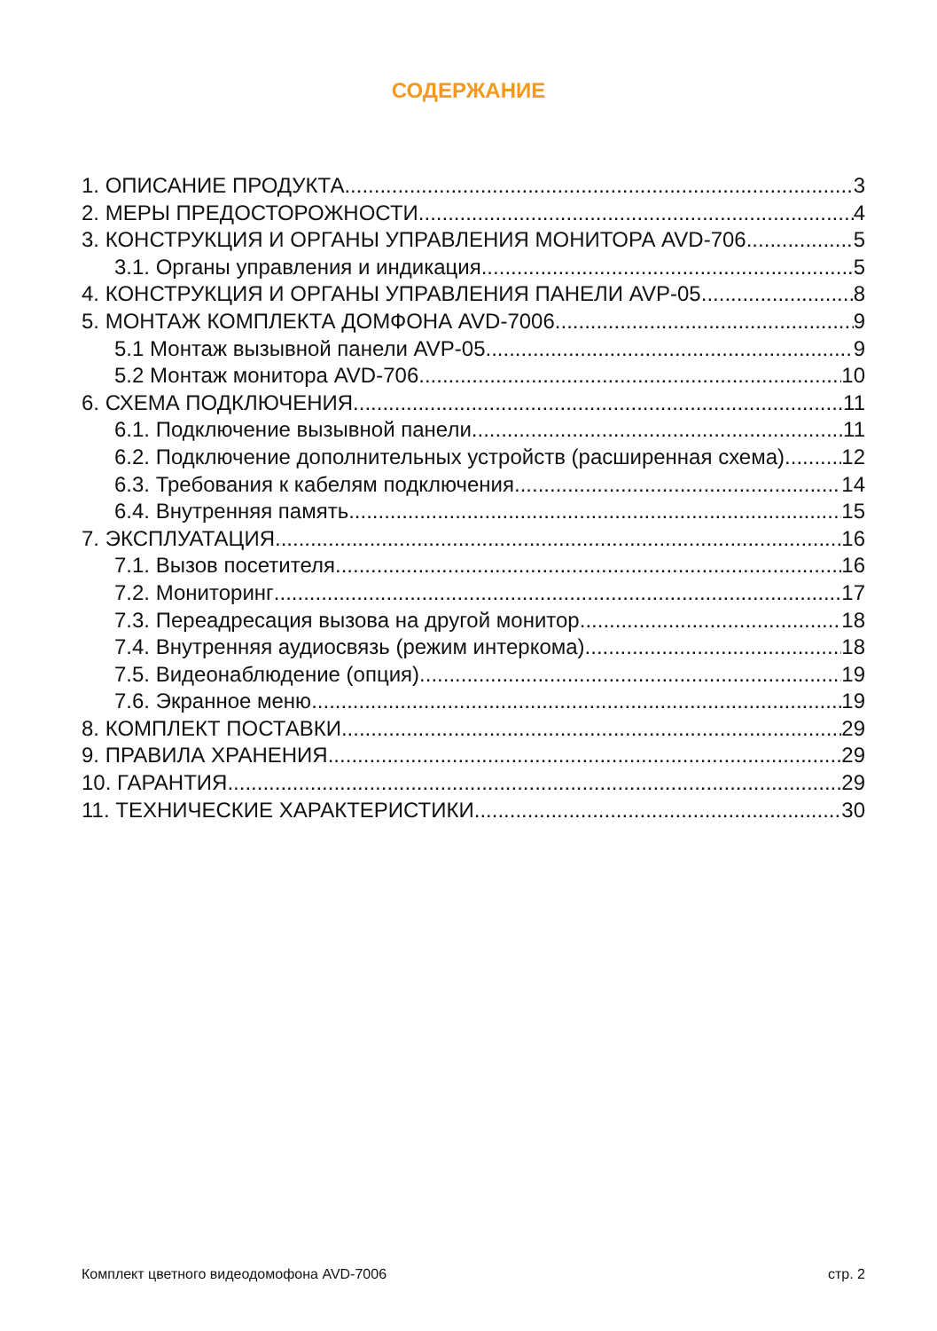СОДЕРЖАНИЕ
1. ОПИСАНИЕ ПРОДУКТА 3
2. МЕРЫ ПРЕДОСТОРОЖНОСТИ 4
3. КОНСТРУКЦИЯ И ОРГАНЫ УПРАВЛЕНИЯ МОНИТОРА AVD-706 5
3.1. Органы управления и индикация 5
4. КОНСТРУКЦИЯ И ОРГАНЫ УПРАВЛЕНИЯ ПАНЕЛИ AVP-05 8
5. МОНТАЖ КОМПЛЕКТА ДОМФОНА AVD-7006 9
5.1 Монтаж вызывной панели AVP-05 9
5.2 Монтаж монитора AVD-706 10
6. СХЕМА ПОДКЛЮЧЕНИЯ 11
6.1. Подключение вызывной панели 11
6.2. Подключение дополнительных устройств (расширенная схема) 12
6.3. Требования к кабелям подключения 14
6.4. Внутренняя память 15
7. ЭКСПЛУАТАЦИЯ 16
7.1. Вызов посетителя 16
7.2. Мониторинг 17
7.3. Переадресация вызова на другой монитор 18
7.4. Внутренняя аудиосвязь (режим интеркома) 18
7.5. Видеонаблюдение (опция) 19
7.6. Экранное меню 19
8. КОМПЛЕКТ ПОСТАВКИ 29
9. ПРАВИЛА ХРАНЕНИЯ 29
10. ГАРАНТИЯ 29
11. ТЕХНИЧЕСКИЕ ХАРАКТЕРИСТИКИ 30
Комплект цветного видеодомофона AVD-7006 стр. 2